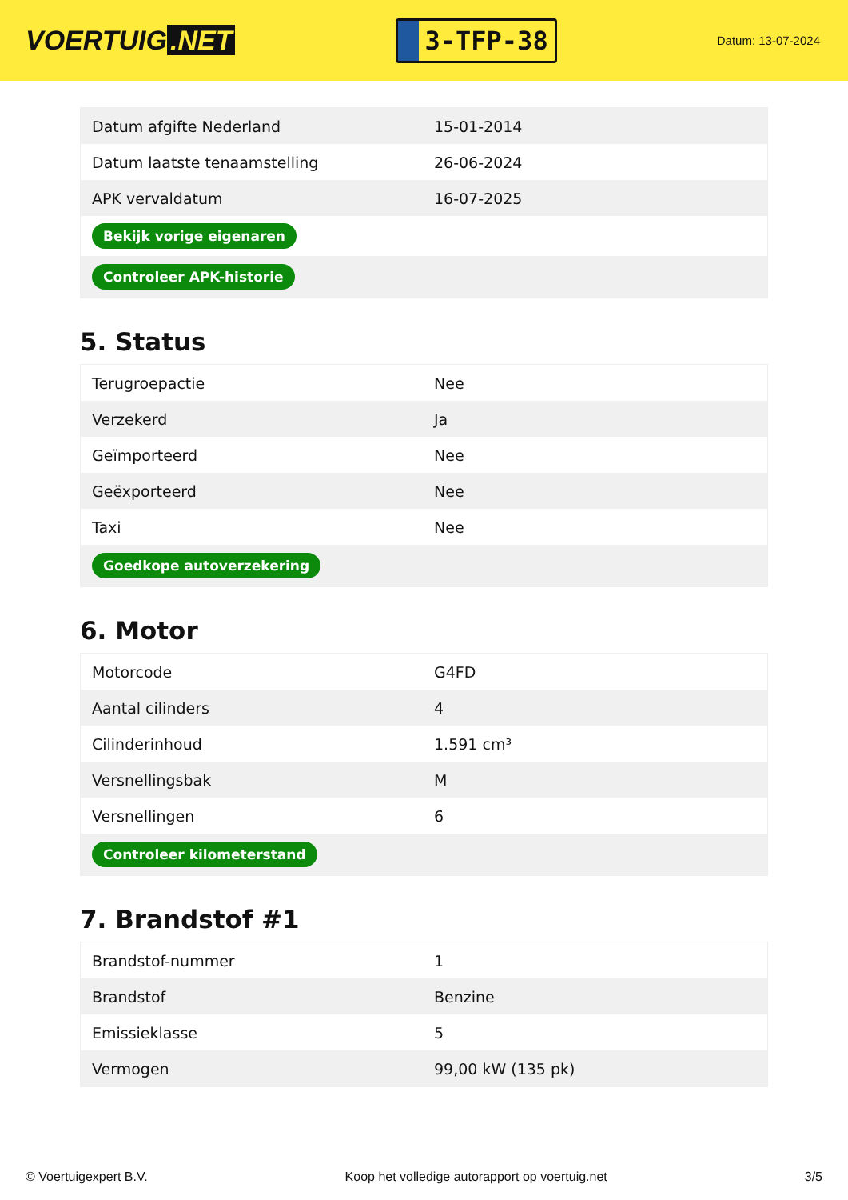VOERTUIG.NET
3-TFP-38
Datum: 13-07-2024
| Datum afgifte Nederland | 15-01-2014 |
| Datum laatste tenaamstelling | 26-06-2024 |
| APK vervaldatum | 16-07-2025 |
| Bekijk vorige eigenaren | |
| Controleer APK-historie | |
5. Status
| Terugroepactie | Nee |
| Verzekerd | Ja |
| Geïmporteerd | Nee |
| Geëxporteerd | Nee |
| Taxi | Nee |
| Goedkope autoverzekering | |
6. Motor
| Motorcode | G4FD |
| Aantal cilinders | 4 |
| Cilinderinhoud | 1.591 cm³ |
| Versnellingsbak | M |
| Versnellingen | 6 |
| Controleer kilometerstand | |
7. Brandstof #1
| Brandstof-nummer | 1 |
| Brandstof | Benzine |
| Emissieklasse | 5 |
| Vermogen | 99,00 kW (135 pk) |
© Voertuigexpert B.V. Koop het volledige autorapport op voertuig.net 3/5